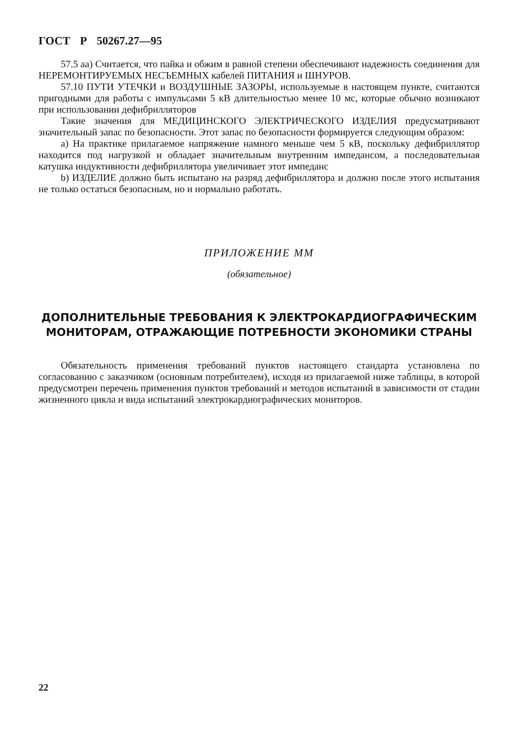ГОСТ Р 50267.27—95
57.5 аа) Считается, что пайка и обжим в равной степени обеспечивают надежность соединения для НЕРЕМОНТИРУЕМЫХ НЕСЪЕМНЫХ кабелей ПИТАНИЯ и ШНУРОВ.
57.10 ПУТИ УТЕЧКИ и ВОЗДУШНЫЕ ЗАЗОРЫ, используемые в настоящем пункте, считаются пригодными для работы с импульсами 5 кВ длительностью менее 10 мс, которые обычно возникают при использовании дефибрилляторов
Такие значения для МЕДИЦИНСКОГО ЭЛЕКТРИЧЕСКОГО ИЗДЕЛИЯ предусматривают значительный запас по безопасности. Этот запас по безопасности формируется следующим образом:
а) На практике прилагаемое напряжение намного меньше чем 5 кВ, поскольку дефибриллятор находится под нагрузкой и обладает значительным внутренним импедансом, а последовательная катушка индуктивности дефибриллятора увеличивает этот импеданс
b) ИЗДЕЛИЕ должно быть испытано на разряд дефибриллятора и должно после этого испытания не только остаться безопасным, но и нормально работать.
ПРИЛОЖЕНИЕ ММ
(обязательное)
ДОПОЛНИТЕЛЬНЫЕ ТРЕБОВАНИЯ К ЭЛЕКТРОКАРДИОГРАФИЧЕСКИМ МОНИТОРАМ, ОТРАЖАЮЩИЕ ПОТРЕБНОСТИ ЭКОНОМИКИ СТРАНЫ
Обязательность применения требований пунктов настоящего стандарта установлена по согласованию с заказчиком (основным потребителем), исходя из прилагаемой ниже таблицы, в которой предусмотрен перечень применения пунктов требований и методов испытаний в зависимости от стадии жизненного цикла и вида испытаний электрокардиографических мониторов.
22